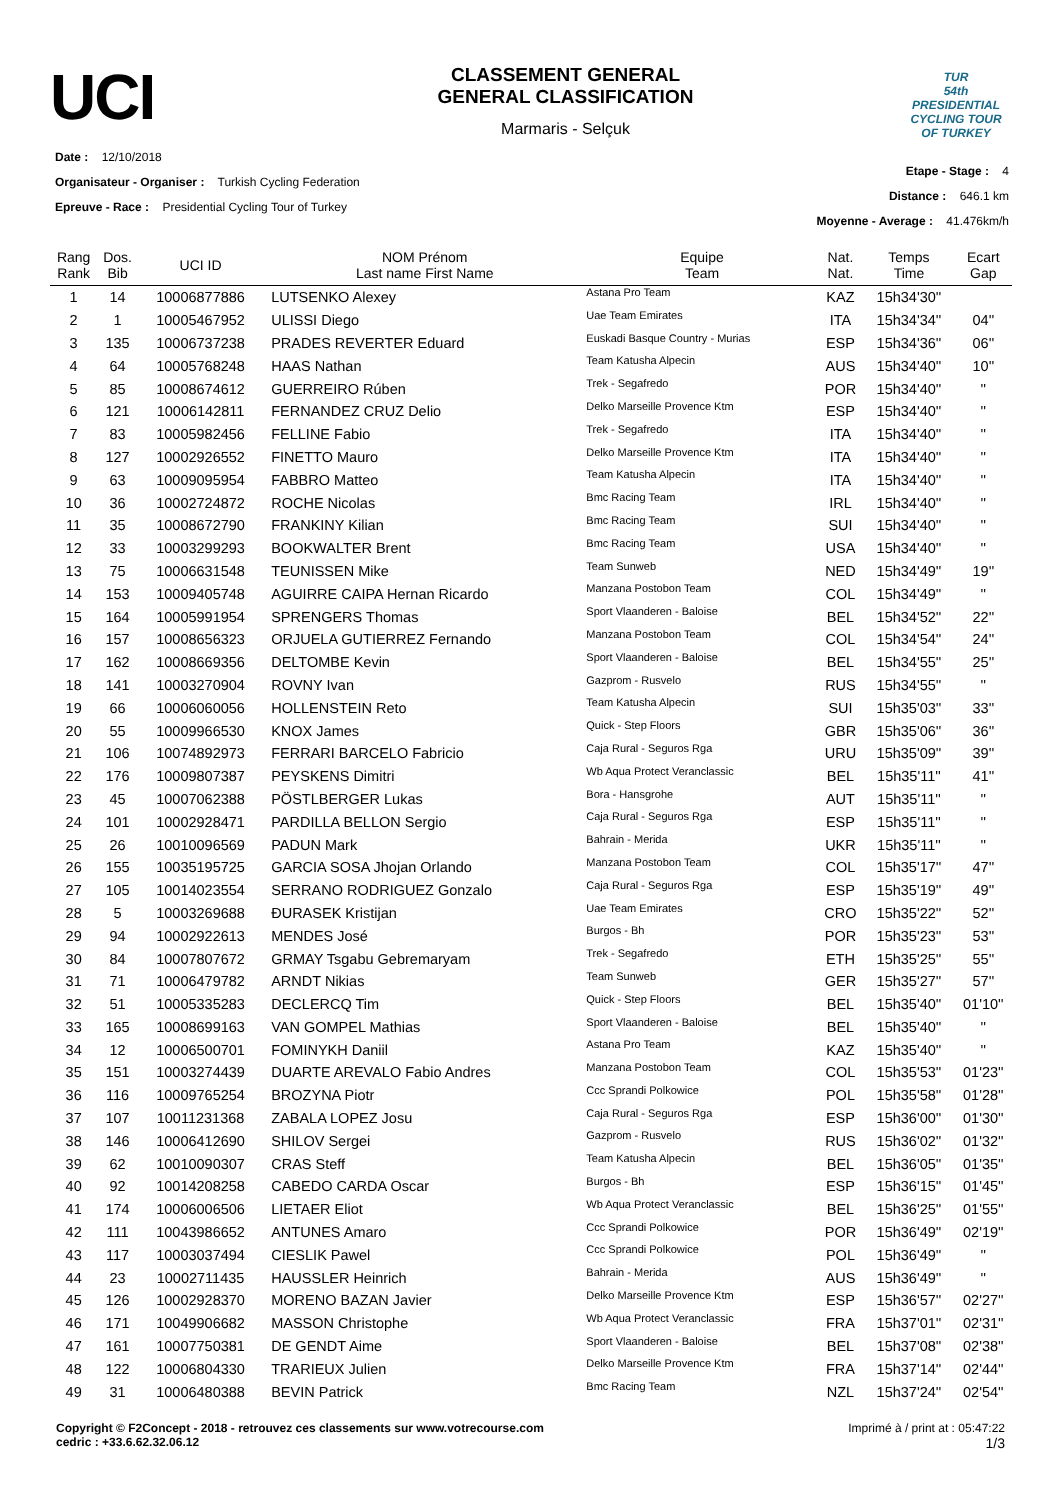UCI
CLASSEMENT GENERAL
GENERAL CLASSIFICATION
Marmaris - Selçuk
TUR
54th PRESIDENTIAL CYCLING TOUR OF TURKEY
Date : 12/10/2018
Organisateur - Organiser : Turkish Cycling Federation
Epreuve - Race : Presidential Cycling Tour of Turkey
Etape - Stage : 4
Distance : 646.1 km
Moyenne - Average : 41.476km/h
| Rang Rank | Dos. Bib | UCI ID | NOM Prénom Last name First Name | Equipe Team | Nat. Nat. | Temps Time | Ecart Gap |
| --- | --- | --- | --- | --- | --- | --- | --- |
| 1 | 14 | 10006877886 | LUTSENKO Alexey | Astana Pro Team | KAZ | 15h34'30'' | |
| 2 | 1 | 10005467952 | ULISSI Diego | Uae Team Emirates | ITA | 15h34'34'' | 04'' |
| 3 | 135 | 10006737238 | PRADES REVERTER Eduard | Euskadi Basque Country - Murias | ESP | 15h34'36'' | 06'' |
| 4 | 64 | 10005768248 | HAAS Nathan | Team Katusha Alpecin | AUS | 15h34'40'' | 10'' |
| 5 | 85 | 10008674612 | GUERREIRO Rúben | Trek - Segafredo | POR | 15h34'40'' | '' |
| 6 | 121 | 10006142811 | FERNANDEZ CRUZ Delio | Delko Marseille Provence Ktm | ESP | 15h34'40'' | '' |
| 7 | 83 | 10005982456 | FELLINE Fabio | Trek - Segafredo | ITA | 15h34'40'' | '' |
| 8 | 127 | 10002926552 | FINETTO Mauro | Delko Marseille Provence Ktm | ITA | 15h34'40'' | '' |
| 9 | 63 | 10009095954 | FABBRO Matteo | Team Katusha Alpecin | ITA | 15h34'40'' | '' |
| 10 | 36 | 10002724872 | ROCHE Nicolas | Bmc Racing Team | IRL | 15h34'40'' | '' |
| 11 | 35 | 10008672790 | FRANKINY Kilian | Bmc Racing Team | SUI | 15h34'40'' | '' |
| 12 | 33 | 10003299293 | BOOKWALTER Brent | Bmc Racing Team | USA | 15h34'40'' | '' |
| 13 | 75 | 10006631548 | TEUNISSEN Mike | Team Sunweb | NED | 15h34'49'' | 19'' |
| 14 | 153 | 10009405748 | AGUIRRE CAIPA Hernan Ricardo | Manzana Postobon Team | COL | 15h34'49'' | '' |
| 15 | 164 | 10005991954 | SPRENGERS Thomas | Sport Vlaanderen - Baloise | BEL | 15h34'52'' | 22'' |
| 16 | 157 | 10008656323 | ORJUELA GUTIERREZ Fernando | Manzana Postobon Team | COL | 15h34'54'' | 24'' |
| 17 | 162 | 10008669356 | DELTOMBE Kevin | Sport Vlaanderen - Baloise | BEL | 15h34'55'' | 25'' |
| 18 | 141 | 10003270904 | ROVNY Ivan | Gazprom - Rusvelo | RUS | 15h34'55'' | '' |
| 19 | 66 | 10006060056 | HOLLENSTEIN Reto | Team Katusha Alpecin | SUI | 15h35'03'' | 33'' |
| 20 | 55 | 10009966530 | KNOX James | Quick - Step Floors | GBR | 15h35'06'' | 36'' |
| 21 | 106 | 10074892973 | FERRARI BARCELO Fabricio | Caja Rural - Seguros Rga | URU | 15h35'09'' | 39'' |
| 22 | 176 | 10009807387 | PEYSKENS Dimitri | Wb Aqua Protect Veranclassic | BEL | 15h35'11'' | 41'' |
| 23 | 45 | 10007062388 | PÖSTLBERGER Lukas | Bora - Hansgrohe | AUT | 15h35'11'' | '' |
| 24 | 101 | 10002928471 | PARDILLA BELLON Sergio | Caja Rural - Seguros Rga | ESP | 15h35'11'' | '' |
| 25 | 26 | 10010096569 | PADUN Mark | Bahrain - Merida | UKR | 15h35'11'' | '' |
| 26 | 155 | 10035195725 | GARCIA SOSA Jhojan Orlando | Manzana Postobon Team | COL | 15h35'17'' | 47'' |
| 27 | 105 | 10014023554 | SERRANO RODRIGUEZ Gonzalo | Caja Rural - Seguros Rga | ESP | 15h35'19'' | 49'' |
| 28 | 5 | 10003269688 | ĐURASEK Kristijan | Uae Team Emirates | CRO | 15h35'22'' | 52'' |
| 29 | 94 | 10002922613 | MENDES José | Burgos - Bh | POR | 15h35'23'' | 53'' |
| 30 | 84 | 10007807672 | GRMAY Tsgabu Gebremaryam | Trek - Segafredo | ETH | 15h35'25'' | 55'' |
| 31 | 71 | 10006479782 | ARNDT Nikias | Team Sunweb | GER | 15h35'27'' | 57'' |
| 32 | 51 | 10005335283 | DECLERCQ Tim | Quick - Step Floors | BEL | 15h35'40'' | 01'10'' |
| 33 | 165 | 10008699163 | VAN GOMPEL Mathias | Sport Vlaanderen - Baloise | BEL | 15h35'40'' | '' |
| 34 | 12 | 10006500701 | FOMINYKH Daniil | Astana Pro Team | KAZ | 15h35'40'' | '' |
| 35 | 151 | 10003274439 | DUARTE AREVALO Fabio Andres | Manzana Postobon Team | COL | 15h35'53'' | 01'23'' |
| 36 | 116 | 10009765254 | BROZYNA Piotr | Ccc Sprandi Polkowice | POL | 15h35'58'' | 01'28'' |
| 37 | 107 | 10011231368 | ZABALA LOPEZ Josu | Caja Rural - Seguros Rga | ESP | 15h36'00'' | 01'30'' |
| 38 | 146 | 10006412690 | SHILOV Sergei | Gazprom - Rusvelo | RUS | 15h36'02'' | 01'32'' |
| 39 | 62 | 10010090307 | CRAS Steff | Team Katusha Alpecin | BEL | 15h36'05'' | 01'35'' |
| 40 | 92 | 10014208258 | CABEDO CARDA Oscar | Burgos - Bh | ESP | 15h36'15'' | 01'45'' |
| 41 | 174 | 10006006506 | LIETAER Eliot | Wb Aqua Protect Veranclassic | BEL | 15h36'25'' | 01'55'' |
| 42 | 111 | 10043986652 | ANTUNES Amaro | Ccc Sprandi Polkowice | POR | 15h36'49'' | 02'19'' |
| 43 | 117 | 10003037494 | CIESLIK Pawel | Ccc Sprandi Polkowice | POL | 15h36'49'' | '' |
| 44 | 23 | 10002711435 | HAUSSLER Heinrich | Bahrain - Merida | AUS | 15h36'49'' | '' |
| 45 | 126 | 10002928370 | MORENO BAZAN Javier | Delko Marseille Provence Ktm | ESP | 15h36'57'' | 02'27'' |
| 46 | 171 | 10049906682 | MASSON Christophe | Wb Aqua Protect Veranclassic | FRA | 15h37'01'' | 02'31'' |
| 47 | 161 | 10007750381 | DE GENDT Aime | Sport Vlaanderen - Baloise | BEL | 15h37'08'' | 02'38'' |
| 48 | 122 | 10006804330 | TRARIEUX Julien | Delko Marseille Provence Ktm | FRA | 15h37'14'' | 02'44'' |
| 49 | 31 | 10006480388 | BEVIN Patrick | Bmc Racing Team | NZL | 15h37'24'' | 02'54'' |
Copyright © F2Concept - 2018 - retrouvez ces classements sur www.votrecourse.com
cedric : +33.6.62.32.06.12
Imprimé à / print at : 05:47:22
1/3